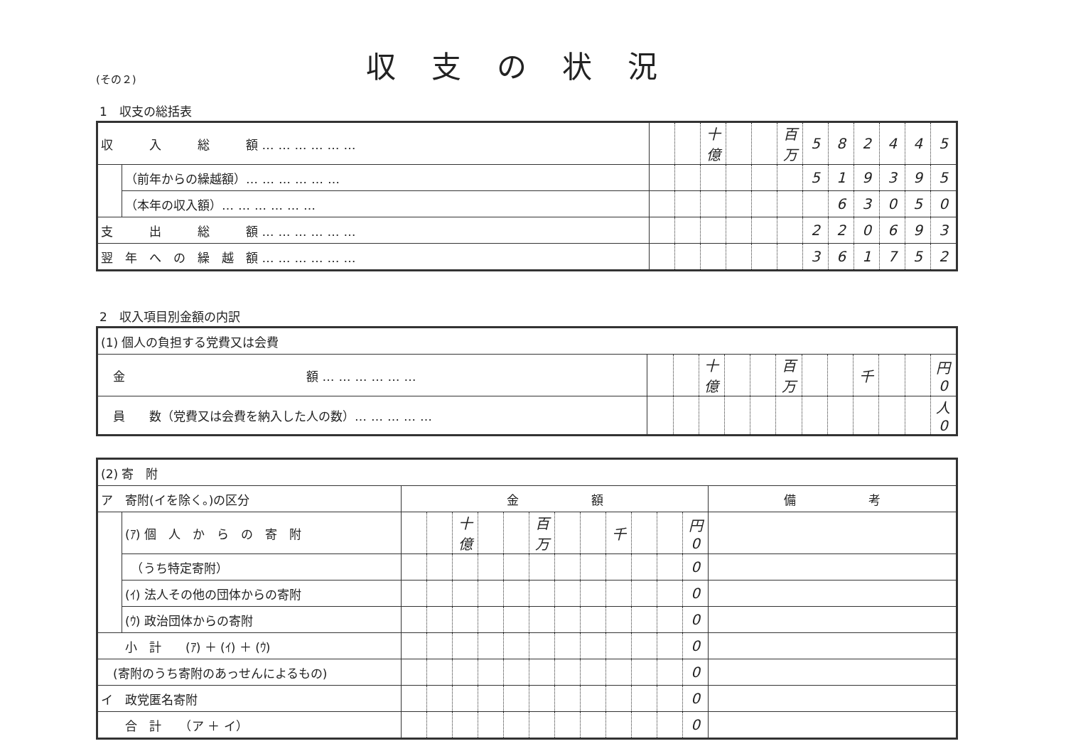(その２)
収支の状況
1　収支の総括表
| 収 入 総 額 ……………… | | | | 十億 | | | 百万 | 5 | 8 | 2 | 4 | 4 | 5 |
| | （前年からの繰越額） ……………… | | | | | | | 5 | 1 | 9 | 3 | 9 | 5 |
| | （本年の収入額） ……………… | | | | | | | | 6 | 3 | 0 | 5 | 0 |
| 支 出 総 額 ……………… | | | | | | | | 2 | 2 | 0 | 6 | 9 | 3 |
| 翌 年 へ の 繰 越 額 ……………… | | | | | | | | 3 | 6 | 1 | 7 | 5 | 2 |
2　収入項目別金額の内訳
| (1) 個人の負担する党費又は会費 | | | | | | | | | | | | |
| 金 額 ……………… | | | 十億 | | | 百万 | | | 千 | | | 円 0 |
| 員 数（党費又は会費を納入した人の数） …………… | | | | | | | | | | | | 人 0 |
| (2) 寄 附 | | | | | | | | | | | | | | |
| ア 寄附(イを除く。)の区分 | | 金 額 | | | | | | | | | | | | 備 考 |
| | (ｱ) 個 人 か ら の 寄 附 | | | 十億 | | | 百万 | | | 千 | | | 円 0 | |
| | （うち特定寄附） | | | | | | | | | | | | 0 | |
| | (ｲ) 法人その他の団体からの寄附 | | | | | | | | | | | | 0 | |
| | (ｳ) 政治団体からの寄附 | | | | | | | | | | | | 0 | |
| 小 計 (ｱ) ＋ (ｲ) ＋ (ｳ) | | | | | | | | | | | | | 0 | |
| (寄附のうち寄附のあっせんによるもの) | | | | | | | | | | | | | 0 | |
| イ 政党匿名寄附 | | | | | | | | | | | | | 0 | |
| 合 計 （ア ＋ イ） | | | | | | | | | | | | | 0 | |